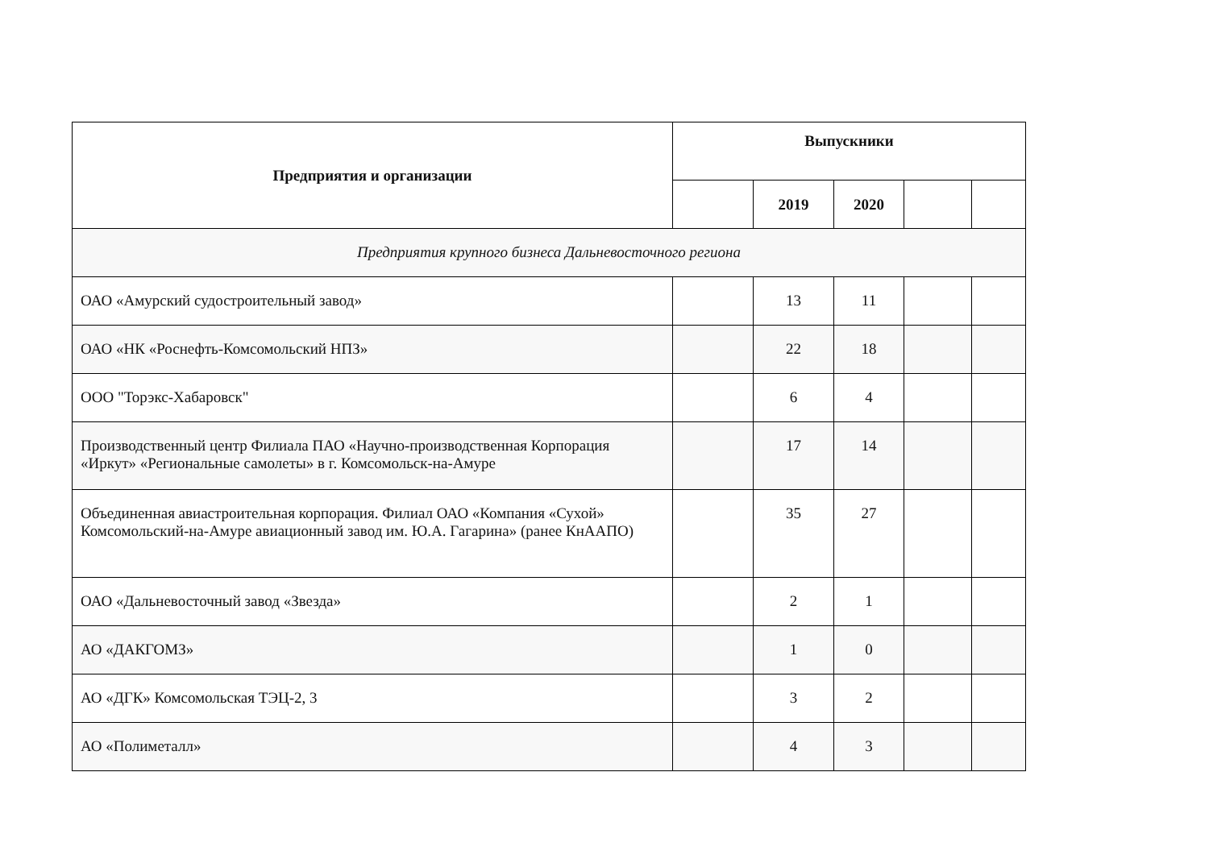| Предприятия и организации | Выпускники | | | | |
| --- | --- | --- | --- | --- | --- |
| | | 2019 | 2020 | | |
| Предприятия крупного бизнеса Дальневосточного региона | | | | | |
| ОАО «Амурский судостроительный завод» | | 13 | 11 | | |
| ОАО «НК «Роснефть-Комсомольский НПЗ» | | 22 | 18 | | |
| ООО "Торэкс-Хабаровск" | | 6 | 4 | | |
| Производственный центр Филиала ПАО «Научно-производственная Корпорация «Иркут» «Региональные самолеты» в г. Комсомольск-на-Амуре | | 17 | 14 | | |
| Объединенная авиастроительная корпорация. Филиал ОАО «Компания «Сухой» Комсомольский-на-Амуре авиационный завод им. Ю.А. Гагарина» (ранее КнААПО) | | 35 | 27 | | |
| ОАО «Дальневосточный завод «Звезда» | | 2 | 1 | | |
| АО «ДАКГОМЗ» | | 1 | 0 | | |
| АО «ДГК» Комсомольская ТЭЦ-2, 3 | | 3 | 2 | | |
| АО «Полиметалл» | | 4 | 3 | | |